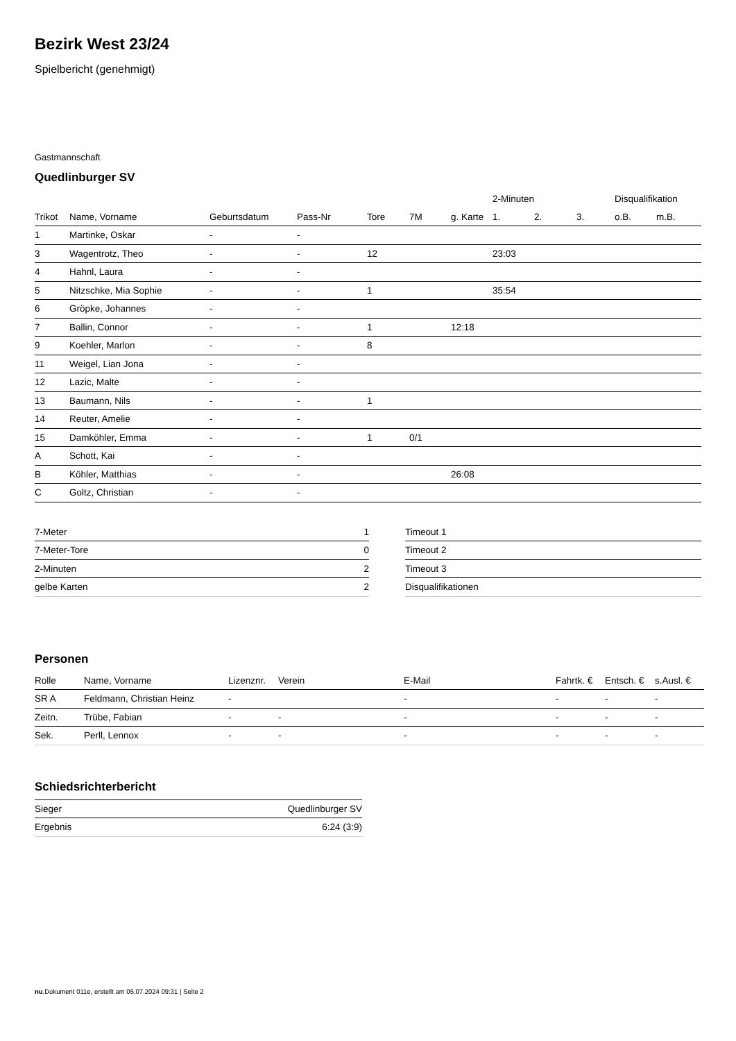Bezirk West 23/24
Spielbericht (genehmigt)
Gastmannschaft
Quedlinburger SV
| | | | | | | | 2-Minuten | | | Disqualifikation | |
| --- | --- | --- | --- | --- | --- | --- | --- | --- | --- | --- | --- |
| Trikot | Name, Vorname | Geburtsdatum | Pass-Nr | Tore | 7M | g. Karte | 1. | 2. | 3. | o.B. | m.B. |
| 1 | Martinke, Oskar | - | - | | | | | | | | |
| 3 | Wagentrotz, Theo | - | - | 12 | | | 23:03 | | | | |
| 4 | Hahnl, Laura | - | - | | | | | | | | |
| 5 | Nitzschke, Mia Sophie | - | - | 1 | | | 35:54 | | | | |
| 6 | Gröpke, Johannes | - | - | | | | | | | | |
| 7 | Ballin, Connor | - | - | 1 | | 12:18 | | | | | |
| 9 | Koehler, Marlon | - | - | 8 | | | | | | | |
| 11 | Weigel, Lian Jona | - | - | | | | | | | | |
| 12 | Lazic, Malte | - | - | | | | | | | | |
| 13 | Baumann, Nils | - | - | 1 | | | | | | | |
| 14 | Reuter, Amelie | - | - | | | | | | | | |
| 15 | Damköhler, Emma | - | - | 1 | 0/1 | | | | | | |
| A | Schott, Kai | - | - | | | | | | | | |
| B | Köhler, Matthias | - | - | | | 26:08 | | | | | |
| C | Goltz, Christian | - | - | | | | | | | | |
| 7-Meter | 1 |
| 7-Meter-Tore | 0 |
| 2-Minuten | 2 |
| gelbe Karten | 2 |
| Timeout 1 |
| Timeout 2 |
| Timeout 3 |
| Disqualifikationen |
Personen
| Rolle | Name, Vorname | Lizenznr. | Verein | E-Mail | Fahrtk. € | Entsch. € | s.Ausl. € |
| --- | --- | --- | --- | --- | --- | --- | --- |
| SR A | Feldmann, Christian Heinz | - | | - | - | - | - |
| Zeitn. | Trübe, Fabian | - | - | - | - | - | - |
| Sek. | Perll, Lennox | - | - | - | - | - | - |
Schiedsrichterbericht
| Sieger | Quedlinburger SV |
| Ergebnis | 6:24 (3:9) |
nu.Dokument 011e, erstellt am 05.07.2024 09:31 | Seite 2